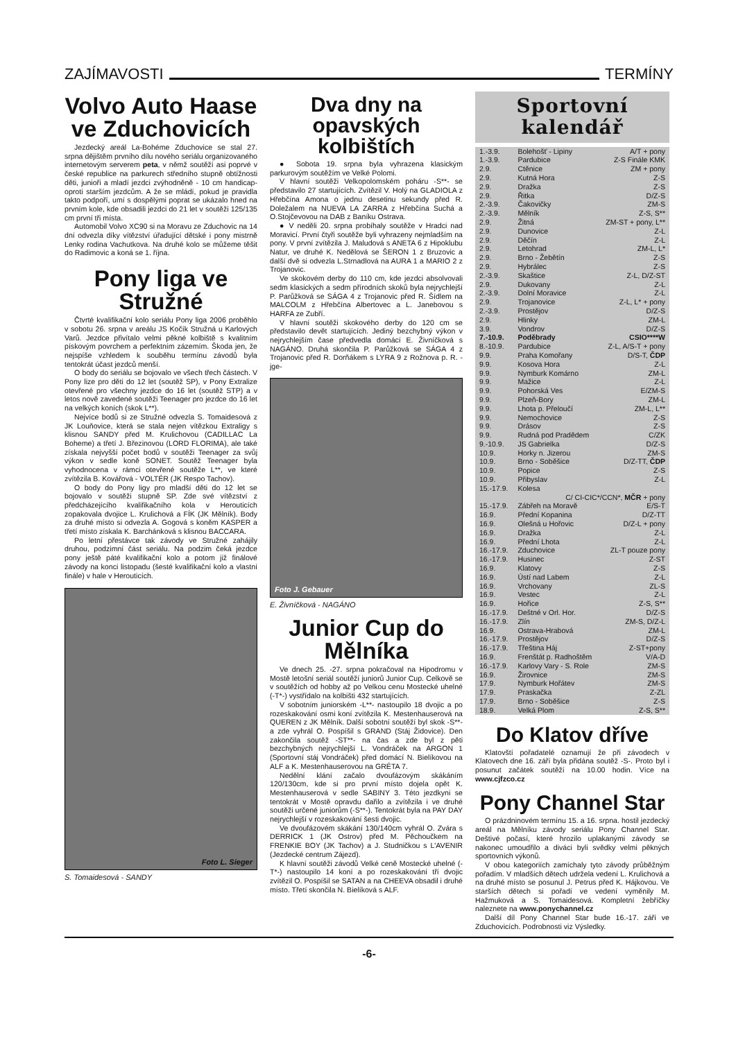ZAJÍMAVOSTI TERMÍNY
Volvo Auto Haase ve Zduchovicích
Jezdecký areál La-Bohéme Zduchovice se stal 27. srpna dějištěm prvního dílu nového seriálu organizovaného internetovým serverem peta, v němž soutěží asi poprvé v české republice na parkurech středního stupně obtížnosti děti, junioři a mladí jezdci zvýhodněně - 10 cm handicap- oproti starším jezdcům. A že se mládí, pokud je pravidla takto podpoří, umí s dospělými poprat se ukázalo hned na prvním kole, kde obsadili jezdci do 21 let v soutěži 125/135 cm první tři místa.
Automobil Volvo XC90 si na Moravu ze Zduchovic na 14 dní odvezla díky vítězství úřadující dětské i pony mistrně Lenky rodina Vachutkova. Na druhé kolo se můžeme těšit do Radimovic a koná se 1. října.
Pony liga ve Stružné
Čtvrté kvalifikační kolo seriálu Pony liga 2006 proběhlo v sobotu 26. srpna v areálu JS Kočík Stružná u Karlových Varů. Jezdce přivítalo velmi pěkné kolbiště s kvalitním pískovým povrchem a perfektním zázemím. Škoda jen, že nejspíše vzhledem k souběhu termínu závodů byla tentokrát účast jezdců menší.
O body do seriálu se bojovalo ve všech třech částech. V Pony lize pro děti do 12 let (soutěž SP), v Pony Extralize otevřené pro všechny jezdce do 16 let (soutěž STP) a v letos nově zavedené soutěži Teenager pro jezdce do 16 let na velkých koních (skok L**).
Nejvíce bodů si ze Stružné odvezla S. Tomaidesová z JK Louňovice, která se stala nejen vítězkou Extraligy s klisnou SANDY před M. Krulichovou (CADILLAC La Boheme) a třetí J. Březinovou (LORD FLORIMA), ale také získala nejvyšší počet bodů v soutěži Teenager za svůj výkon v sedle koně SONET. Soutěž Teenager byla vyhodnocena v rámci otevřené soutěže L**, ve které zvítězila B. Kovářová - VOLTÉR (JK Respo Tachov).
O body do Pony ligy pro mladší děti do 12 let se bojovalo v soutěži stupně SP. Zde své vítězství z předcházejícího kvalifikačního kola v Herouticích zopakovala dvojice L. Krulichová a FÍK (JK Mělník). Body za druhé místo si odvezla A. Gogová s koněm KASPER a třetí místo získala K. Barchánková s klisnou BACCARA.
Po letní přestávce tak závody ve Stružné zahájily druhou, podzimní část seriálu. Na podzim čeká jezdce pony ještě páté kvalifikační kolo a potom již finálové závody na konci listopadu (šesté kvalifikační kolo a vlastní finále) v hale v Herouticích.
Foto L. Sieger
S. Tomaidesová - SANDY
Dva dny na opavských kolbištích
● Sobota 19. srpna byla vyhrazena klasickým parkurovým soutěžím ve Velké Polomi.
V hlavní soutěži Velkopolomském poháru -S**- se představilo 27 startujících. Zvítězil V. Holý na GLADIOLA z Hřebčína Amona o jednu desetinu sekundy před R. Doležalem na NUEVA LA ZARRA z Hřebčína Suchá a O.Stojčevovou na DAB z Baníku Ostrava.
● V neděli 20. srpna probíhaly soutěže v Hradci nad Moravicí. První čtyři soutěže byli vyhrazeny nejmladším na pony. V první zvítězila J. Maludová s ANETA 6 z Hipoklubu Natur, ve druhé K. Nedělová se ŠERON 1 z Bruzovic a další dvě si odvezla L.Strnadlová na AURA 1 a MARIO 2 z Trojanovic.
Ve skokovém derby do 110 cm, kde jezdci absolvovali sedm klasických a sedm přírodních skoků byla nejrychlejší P. Parůžková se SÁGA 4 z Trojanovic před R. Šídlem na MALCOLM z Hřebčína Albertovec a L. Janebovou s HARFA ze Zubří.
V hlavní soutěži skokového derby do 120 cm se představilo devět startujících. Jediný bezchybný výkon v nejrychlejším čase předvedla domácí E. Živníčková s NAGÁNO. Druhá skončila P. Parůžková se SÁGA 4 z Trojanovic před R. Dorňákem s LYRA 9 z Rožnova p. R. -jge-
Foto J. Gebauer
E. Živníčková - NAGÁNO
Junior Cup do Mělníka
Ve dnech 25. -27. srpna pokračoval na Hipodromu v Mostě letošní seriál soutěží juniorů Junior Cup. Celkově se v soutěžích od hobby až po Velkou cenu Mostecké uhelné (-T*-) vystřídalo na kolbišti 432 startujících.
V sobotním juniorském -L**- nastoupilo 18 dvojic a po rozeskakování osmi koní zvítězila K. Mestenhauserová na QUEREN z JK Mělník. Další sobotní soutěží byl skok -S**- a zde vyhrál O. Pospíšil s GRAND (Stáj Židovice). Den zakončila soutěž -ST**- na čas a zde byl z pěti bezchybných nejrychlejší L. Vondráček na ARGON 1 (Sportovní stáj Vondráček) před domácí N. Bielíkovou na ALF a K. Mestenhauserovou na GRÉTA 7.
Nedělní klání začalo dvoufázovým skákáním 120/130cm, kde si pro první místo dojela opět K. Mestenhauserová v sedle SABINY 3. Této jezdkyni se tentokrát v Mostě opravdu dařilo a zvítězila i ve druhé soutěži určené juniorům (-S**-). Tentokrát byla na PAY DAY nejrychlejší v rozeskakování šesti dvojic.
Ve dvoufázovém skákání 130/140cm vyhrál O. Zvára s DERRICK 1 (JK Ostrov) před M. Pěchoučkem na FRENKIE BOY (JK Tachov) a J. Studničkou s L'AVENIR (Jezdecké centrum Zájezd).
K hlavní soutěži závodů Velké ceně Mostecké uhelné (-T*-) nastoupilo 14 koní a po rozeskakování tří dvojic zvítězil O. Pospíšil se SATAN a na CHEEVA obsadil i druhé místo. Třetí skončila N. Bielíková s ALF.
Sportovní kalendář
| 1.-3.9. | Bolehošť - Lipiny | A/T + pony |
| 1.-3.9. | Pardubice | Z-S Finále KMK |
| 2.9. | Ctěnice | ZM + pony |
| 2.9. | Kutná Hora | Z-S |
| 2.9. | Dražka | Z-S |
| 2.9. | Řitka | D/Z-S |
| 2.-3.9. | Čakovičky | ZM-S |
| 2.-3.9. | Mělník | Z-S, S** |
| 2.9. | Žitná | ZM-ST + pony, L** |
| 2.9. | Dunovice | Z-L |
| 2.9. | Děčín | Z-L |
| 2.9. | Letohrad | ZM-L, L* |
| 2.9. | Brno - Žebětín | Z-S |
| 2.9. | Hybrálec | Z-S |
| 2.-3.9. | Skaštice | Z-L, D/Z-ST |
| 2.9. | Dukovany | Z-L |
| 2.-3.9. | Dolní Moravice | Z-L |
| 2.9. | Trojanovice | Z-L, L* + pony |
| 2.-3.9. | Prostějov | D/Z-S |
| 2.9. | Hlinky | ZM-L |
| 3.9. | Vondrov | D/Z-S |
| 7.-10.9. | Poděbrady | CSIO****W |
| 8.-10.9. | Pardubice | Z-L, A/S-T + pony |
| 9.9. | Praha Komořany | D/S-T, ČDP |
| 9.9. | Kosova Hora | Z-L |
| 9.9. | Nymburk Komárno | ZM-L |
| 9.9. | Mažice | Z-L |
| 9.9. | Pohorská Ves | E/ZM-S |
| 9.9. | Plzeň-Bory | ZM-L |
| 9.9. | Lhota p. Přeloučí | ZM-L, L** |
| 9.9. | Nemochovice | Z-S |
| 9.9. | Drásov | Z-S |
| 9.9. | Rudná pod Pradědem | C/ZK |
| 9.-10.9. | JS Gabrielka | D/Z-S |
| 10.9. | Horky n. Jizerou | ZM-S |
| 10.9. | Brno - Soběšice | D/Z-TT, ČDP |
| 10.9. | Popice | Z-S |
| 10.9. | Přibyslav | Z-L |
| 15.-17.9. | Kolesa | |
| | C/ CI-CIC*/CCN*, MČR + pony | |
| 15.-17.9. | Zábřeh na Moravě | E/S-T |
| 16.9. | Přední Kopanina | D/Z-TT |
| 16.9. | Olešná u Hořovic | D/Z-L + pony |
| 16.9. | Dražka | Z-L |
| 16.9. | Přední Lhota | Z-L |
| 16.-17.9. | Zduchovice | ZL-T pouze pony |
| 16.-17.9. | Husinec | Z-ST |
| 16.9. | Klatovy | Z-S |
| 16.9. | Ústí nad Labem | Z-L |
| 16.9. | Vrchovany | ZL-S |
| 16.9. | Vestec | Z-L |
| 16.9. | Hořice | Z-S, S** |
| 16.-17.9. | Deštné v Orl. Hor. | D/Z-S |
| 16.-17.9. | Zlín | ZM-S, D/Z-L |
| 16.9. | Ostrava-Hrabová | ZM-L |
| 16.-17.9. | Prostějov | D/Z-S |
| 16.-17.9. | Třeština Háj | Z-ST+pony |
| 16.9. | Frenštát p. Radhoštěm | V/A-D |
| 16.-17.9. | Karlovy Vary - S. Role | ZM-S |
| 16.9. | Žirovnice | ZM-S |
| 17.9. | Nymburk Hořátev | ZM-S |
| 17.9. | Praskačka | Z-ZL |
| 17.9. | Brno - Soběšice | Z-S |
| 18.9. | Velká Plom | Z-S, S** |
Do Klatov dříve
Klatovští pořadatelé oznamují že při závodech v Klatovech dne 16. září byla přidána soutěž -S-. Proto byl i posunut začátek soutěží na 10.00 hodin. Více na www.cjfzco.cz
Pony Channel Star
O prázdninovém termínu 15. a 16. srpna. hostil jezdecký areál na Mělníku závody seriálu Pony Channel Star. Deštivé počasí, které hrozilo uplakanými závody se nakonec umoudřilo a diváci byli svědky velmi pěkných sportovních výkonů.
V obou kategoriích zamíchaly tyto závody průběžným pořadím. V mladších dětech udržela vedení L. Krulichová a na druhé místo se posunul J. Petrus před K. Hájkovou. Ve starších dětech si pořadí ve vedení vyměnily M. Hažmuková a S. Tomaidesová. Kompletní žebříčky naleznete na www.ponychannel.cz
Další díl Pony Channel Star bude 16.-17. září ve Zduchovicích. Podrobnosti viz Výsledky.
-6-